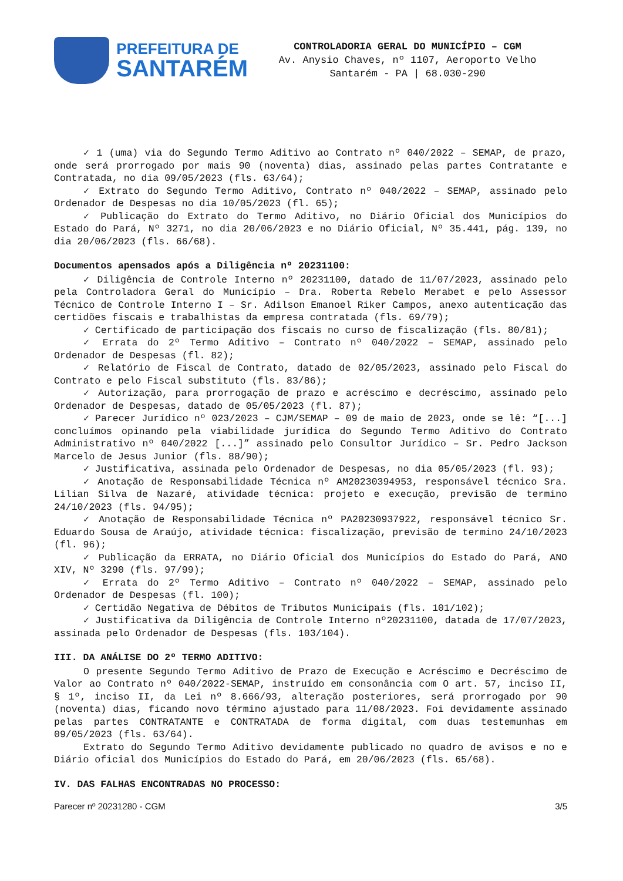PREFEITURA DE
SANTARÉM
CONTROLADORIA GERAL DO MUNICÍPIO – CGM
Av. Anysio Chaves, nº 1107, Aeroporto Velho
Santarém - PA | 68.030-290
✓ 1 (uma) via do Segundo Termo Aditivo ao Contrato nº 040/2022 – SEMAP, de prazo, onde será prorrogado por mais 90 (noventa) dias, assinado pelas partes Contratante e Contratada, no dia 09/05/2023 (fls. 63/64);
✓ Extrato do Segundo Termo Aditivo, Contrato nº 040/2022 – SEMAP, assinado pelo Ordenador de Despesas no dia 10/05/2023 (fl. 65);
✓ Publicação do Extrato do Termo Aditivo, no Diário Oficial dos Municípios do Estado do Pará, Nº 3271, no dia 20/06/2023 e no Diário Oficial, Nº 35.441, pág. 139, no dia 20/06/2023 (fls. 66/68).
Documentos apensados após a Diligência nº 20231100:
✓ Diligência de Controle Interno nº 20231100, datado de 11/07/2023, assinado pelo pela Controladora Geral do Município – Dra. Roberta Rebelo Merabet e pelo Assessor Técnico de Controle Interno I – Sr. Adilson Emanoel Riker Campos, anexo autenticação das certidões fiscais e trabalhistas da empresa contratada (fls. 69/79);
✓ Certificado de participação dos fiscais no curso de fiscalização (fls. 80/81);
✓ Errata do 2º Termo Aditivo – Contrato nº 040/2022 – SEMAP, assinado pelo Ordenador de Despesas (fl. 82);
✓ Relatório de Fiscal de Contrato, datado de 02/05/2023, assinado pelo Fiscal do Contrato e pelo Fiscal substituto (fls. 83/86);
✓ Autorização, para prorrogação de prazo e acréscimo e decréscimo, assinado pelo Ordenador de Despesas, datado de 05/05/2023 (fl. 87);
✓ Parecer Jurídico nº 023/2023 – CJM/SEMAP – 09 de maio de 2023, onde se lê: “[...] concluímos opinando pela viabilidade jurídica do Segundo Termo Aditivo do Contrato Administrativo nº 040/2022 [...]” assinado pelo Consultor Jurídico – Sr. Pedro Jackson Marcelo de Jesus Junior (fls. 88/90);
✓ Justificativa, assinada pelo Ordenador de Despesas, no dia 05/05/2023 (fl. 93);
✓ Anotação de Responsabilidade Técnica nº AM20230394953, responsável técnico Sra. Lilian Silva de Nazaré, atividade técnica: projeto e execução, previsão de termino 24/10/2023 (fls. 94/95);
✓ Anotação de Responsabilidade Técnica nº PA20230937922, responsável técnico Sr. Eduardo Sousa de Araújo, atividade técnica: fiscalização, previsão de termino 24/10/2023 (fl. 96);
✓ Publicação da ERRATA, no Diário Oficial dos Municípios do Estado do Pará, ANO XIV, Nº 3290 (fls. 97/99);
✓ Errata do 2º Termo Aditivo – Contrato nº 040/2022 – SEMAP, assinado pelo Ordenador de Despesas (fl. 100);
✓ Certidão Negativa de Débitos de Tributos Municipais (fls. 101/102);
✓ Justificativa da Diligência de Controle Interno nº20231100, datada de 17/07/2023, assinada pelo Ordenador de Despesas (fls. 103/104).
III. DA ANÁLISE DO 2º TERMO ADITIVO:
O presente Segundo Termo Aditivo de Prazo de Execução e Acréscimo e Decréscimo de Valor ao Contrato nº 040/2022-SEMAP, instruído em consonância com O art. 57, inciso II, § 1º, inciso II, da Lei nº 8.666/93, alteração posteriores, será prorrogado por 90 (noventa) dias, ficando novo término ajustado para 11/08/2023. Foi devidamente assinado pelas partes CONTRATANTE e CONTRATADA de forma digital, com duas testemunhas em 09/05/2023 (fls. 63/64).
Extrato do Segundo Termo Aditivo devidamente publicado no quadro de avisos e no e Diário oficial dos Municípios do Estado do Pará, em 20/06/2023 (fls. 65/68).
IV. DAS FALHAS ENCONTRADAS NO PROCESSO:
Parecer nº 20231280 - CGM 3/5